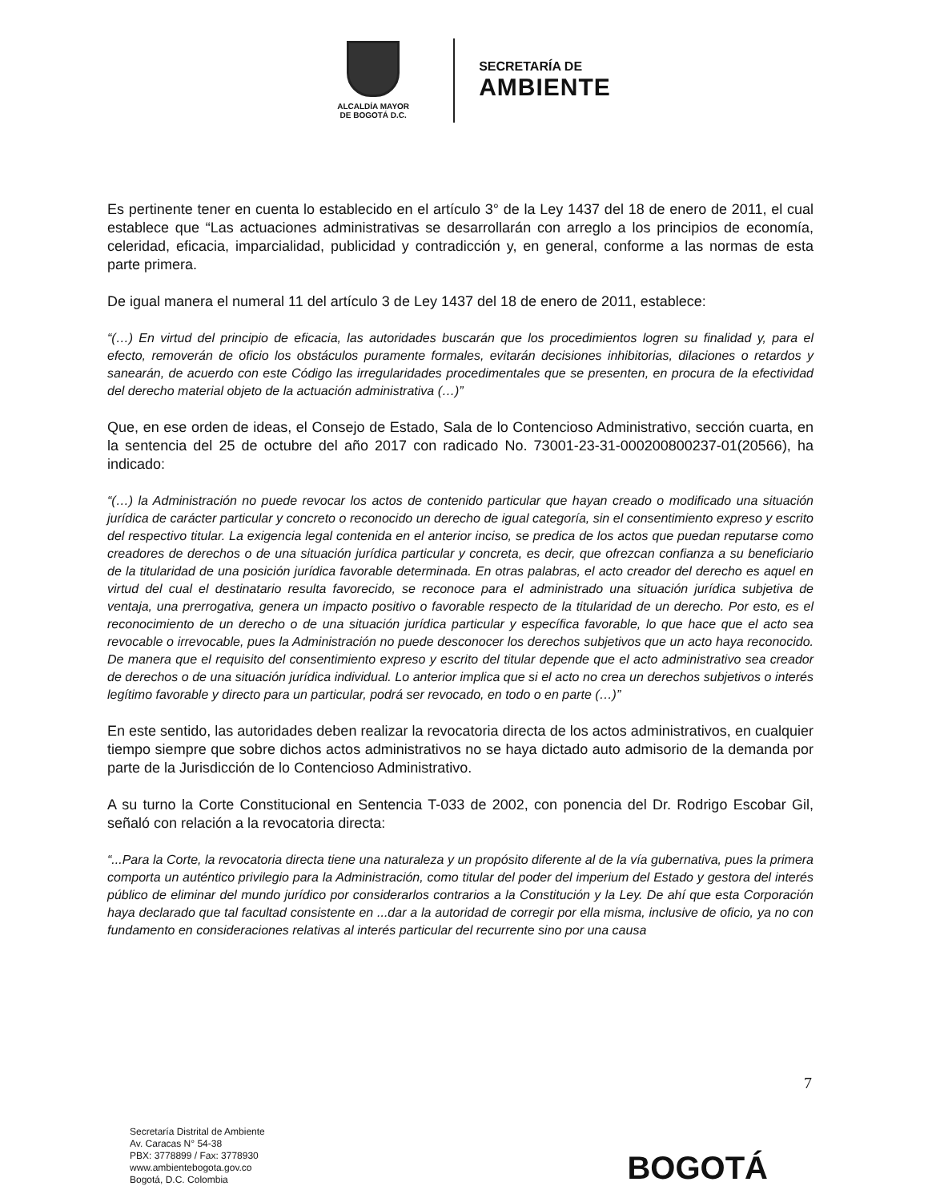ALCALDÍA MAYOR
DE BOGOTÁ D.C.
SECRETARÍA DE
AMBIENTE
Es pertinente tener en cuenta lo establecido en el artículo 3° de la Ley 1437 del 18 de enero de 2011, el cual establece que “Las actuaciones administrativas se desarrollarán con arreglo a los principios de economía, celeridad, eficacia, imparcialidad, publicidad y contradicción y, en general, conforme a las normas de esta parte primera.
De igual manera el numeral 11 del artículo 3 de Ley 1437 del 18 de enero de 2011, establece:
“(…) En virtud del principio de eficacia, las autoridades buscarán que los procedimientos logren su finalidad y, para el efecto, removerán de oficio los obstáculos puramente formales, evitarán decisiones inhibitorias, dilaciones o retardos y sanearán, de acuerdo con este Código las irregularidades procedimentales que se presenten, en procura de la efectividad del derecho material objeto de la actuación administrativa (…)”
Que, en ese orden de ideas, el Consejo de Estado, Sala de lo Contencioso Administrativo, sección cuarta, en la sentencia del 25 de octubre del año 2017 con radicado No. 73001-23-31-000200800237-01(20566), ha indicado:
“(…) la Administración no puede revocar los actos de contenido particular que hayan creado o modificado una situación jurídica de carácter particular y concreto o reconocido un derecho de igual categoría, sin el consentimiento expreso y escrito del respectivo titular. La exigencia legal contenida en el anterior inciso, se predica de los actos que puedan reputarse como creadores de derechos o de una situación jurídica particular y concreta, es decir, que ofrezcan confianza a su beneficiario de la titularidad de una posición jurídica favorable determinada. En otras palabras, el acto creador del derecho es aquel en virtud del cual el destinatario resulta favorecido, se reconoce para el administrado una situación jurídica subjetiva de ventaja, una prerrogativa, genera un impacto positivo o favorable respecto de la titularidad de un derecho. Por esto, es el reconocimiento de un derecho o de una situación jurídica particular y específica favorable, lo que hace que el acto sea revocable o irrevocable, pues la Administración no puede desconocer los derechos subjetivos que un acto haya reconocido. De manera que el requisito del consentimiento expreso y escrito del titular depende que el acto administrativo sea creador de derechos o de una situación jurídica individual. Lo anterior implica que si el acto no crea un derechos subjetivos o interés legítimo favorable y directo para un particular, podrá ser revocado, en todo o en parte (…)”
En este sentido, las autoridades deben realizar la revocatoria directa de los actos administrativos, en cualquier tiempo siempre que sobre dichos actos administrativos no se haya dictado auto admisorio de la demanda por parte de la Jurisdicción de lo Contencioso Administrativo.
A su turno la Corte Constitucional en Sentencia T-033 de 2002, con ponencia del Dr. Rodrigo Escobar Gil, señaló con relación a la revocatoria directa:
“...Para la Corte, la revocatoria directa tiene una naturaleza y un propósito diferente al de la vía gubernativa, pues la primera comporta un auténtico privilegio para la Administración, como titular del poder del imperium del Estado y gestora del interés público de eliminar del mundo jurídico por considerarlos contrarios a la Constitución y la Ley. De ahí que esta Corporación haya declarado que tal facultad consistente en ...dar a la autoridad de corregir por ella misma, inclusive de oficio, ya no con fundamento en consideraciones relativas al interés particular del recurrente sino por una causa
7
Secretaría Distrital de Ambiente
Av. Caracas N° 54-38
PBX: 3778899 / Fax: 3778930
www.ambientebogota.gov.co
Bogotá, D.C. Colombia
BOGOTÁ